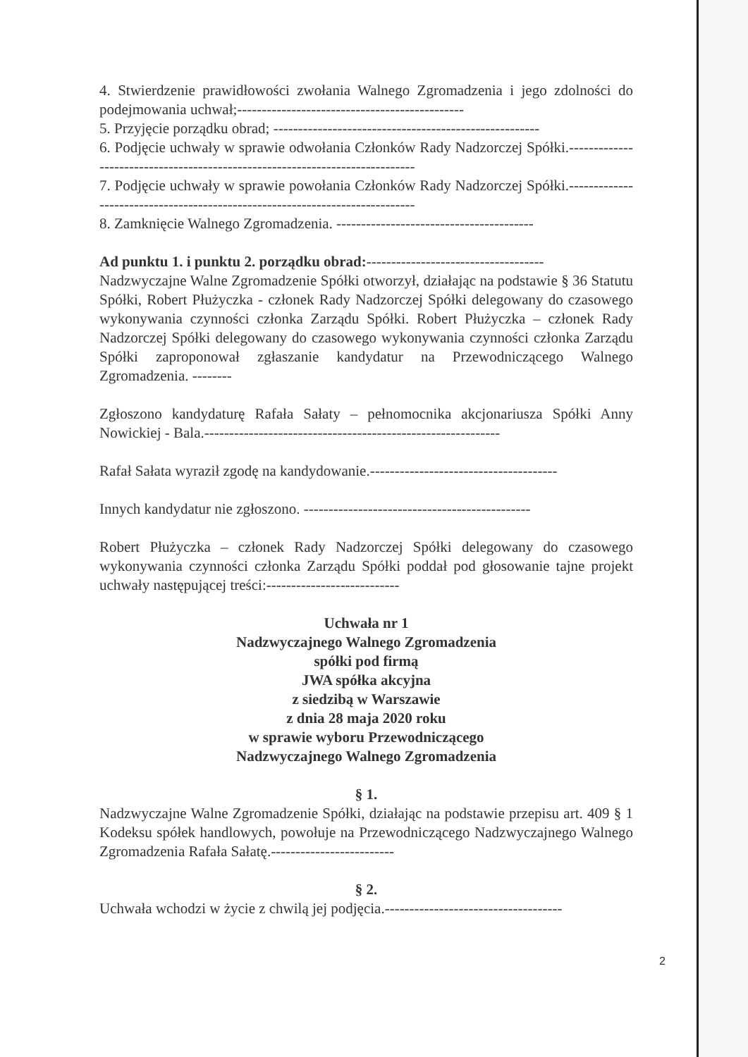4. Stwierdzenie prawidłowości zwołania Walnego Zgromadzenia i jego zdolności do podejmowania uchwał;----------------------------------------------
5. Przyjęcie porządku obrad; ------------------------------------------------------
6. Podjęcie uchwały w sprawie odwołania Członków Rady Nadzorczej Spółki.-----------------------------------------------------------------------------
7. Podjęcie uchwały w sprawie powołania Członków Rady Nadzorczej Spółki.-----------------------------------------------------------------------------
8. Zamknięcie Walnego Zgromadzenia. ----------------------------------------
Ad punktu 1. i punktu 2. porządku obrad:------------------------------------
Nadzwyczajne Walne Zgromadzenie Spółki otworzył, działając na podstawie § 36 Statutu Spółki, Robert Płużyczka - członek Rady Nadzorczej Spółki delegowany do czasowego wykonywania czynności członka Zarządu Spółki. Robert Płużyczka – członek Rady Nadzorczej Spółki delegowany do czasowego wykonywania czynności członka Zarządu Spółki zaproponował zgłaszanie kandydatur na Przewodniczącego Walnego Zgromadzenia. --------
Zgłoszono kandydaturę Rafała Sałaty – pełnomocnika akcjonariusza Spółki Anny Nowickiej - Bala.------------------------------------------------------------
Rafał Sałata wyraził zgodę na kandydowanie.--------------------------------------
Innych kandydatur nie zgłoszono. ----------------------------------------------
Robert Płużyczka – członek Rady Nadzorczej Spółki delegowany do czasowego wykonywania czynności członka Zarządu Spółki poddał pod głosowanie tajne projekt uchwały następującej treści:---------------------------
Uchwała nr 1
Nadzwyczajnego Walnego Zgromadzenia
spółki pod firmą
JWA spółka akcyjna
z siedzibą w Warszawie
z dnia 28 maja 2020 roku
w sprawie wyboru Przewodniczącego
Nadzwyczajnego Walnego Zgromadzenia
§ 1.
Nadzwyczajne Walne Zgromadzenie Spółki, działając na podstawie przepisu art. 409 § 1 Kodeksu spółek handlowych, powołuje na Przewodniczącego Nadzwyczajnego Walnego Zgromadzenia Rafała Sałatę.-------------------------
§ 2.
Uchwała wchodzi w życie z chwilą jej podjęcia.------------------------------------
2